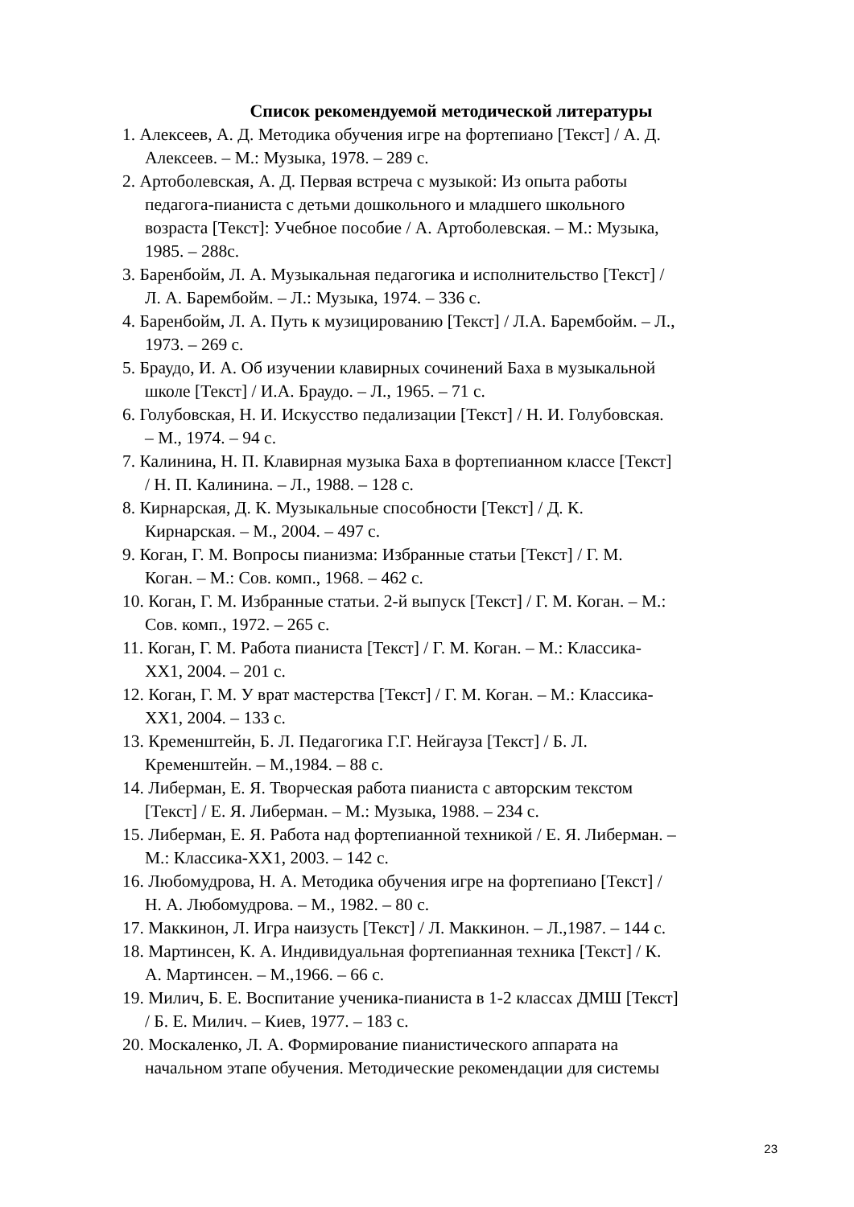Список рекомендуемой методической литературы
1. Алексеев, А. Д. Методика обучения игре на фортепиано [Текст] / А. Д.
Алексеев. – М.: Музыка, 1978. – 289 с.
2. Артоболевская, А. Д. Первая встреча с музыкой: Из опыта работы
педагога-пианиста с детьми дошкольного и младшего школьного
возраста [Текст]: Учебное пособие / А. Артоболевская. – М.: Музыка,
1985. – 288с.
3. Баренбойм, Л. А. Музыкальная педагогика и исполнительство [Текст] /
Л. А. Барембойм. – Л.: Музыка, 1974. – 336 с.
4. Баренбойм, Л. А. Путь к музицированию [Текст] / Л.А. Барембойм. – Л.,
1973. – 269 с.
5. Браудо, И. А. Об изучении клавирных сочинений Баха в музыкальной
школе [Текст] / И.А. Браудо. – Л., 1965. – 71 с.
6. Голубовская, Н. И. Искусство педализации [Текст] / Н. И. Голубовская.
– М., 1974. – 94 с.
7. Калинина, Н. П. Клавирная музыка Баха в фортепианном классе [Текст]
/ Н. П. Калинина. – Л., 1988. – 128 с.
8. Кирнарская, Д. К. Музыкальные способности [Текст] / Д. К.
Кирнарская. – М., 2004. – 497 с.
9. Коган, Г. М. Вопросы пианизма: Избранные статьи [Текст] / Г. М.
Коган. – М.: Сов. комп., 1968. – 462 с.
10. Коган, Г. М. Избранные статьи. 2-й выпуск [Текст] / Г. М. Коган. – М.:
Сов. комп., 1972. – 265 с.
11. Коган, Г. М. Работа пианиста [Текст] / Г. М. Коган. – М.: Классика-
ХХ1, 2004. – 201 с.
12. Коган, Г. М. У врат мастерства [Текст] / Г. М. Коган. – М.: Классика-
ХХ1, 2004. – 133 с.
13. Кременштейн, Б. Л. Педагогика Г.Г. Нейгауза [Текст] / Б. Л.
Кременштейн. – М.,1984. – 88 с.
14. Либерман, Е. Я. Творческая работа пианиста с авторским текстом
[Текст] / Е. Я. Либерман. – М.: Музыка, 1988. – 234 с.
15. Либерман, Е. Я. Работа над фортепианной техникой / Е. Я. Либерман. –
М.: Классика-ХХ1, 2003. – 142 с.
16. Любомудрова, Н. А. Методика обучения игре на фортепиано [Текст] /
Н. А. Любомудрова. – М., 1982. – 80 с.
17. Маккинон, Л. Игра наизусть [Текст] / Л. Маккинон. – Л.,1987. – 144 с.
18. Мартинсен, К. А. Индивидуальная фортепианная техника [Текст] / К.
А. Мартинсен. – М.,1966. – 66 с.
19. Милич, Б. Е. Воспитание ученика-пианиста в 1-2 классах ДМШ [Текст]
/ Б. Е. Милич. – Киев, 1977. – 183 с.
20. Москаленко, Л. А. Формирование пианистического аппарата на
начальном этапе обучения. Методические рекомендации для системы
23